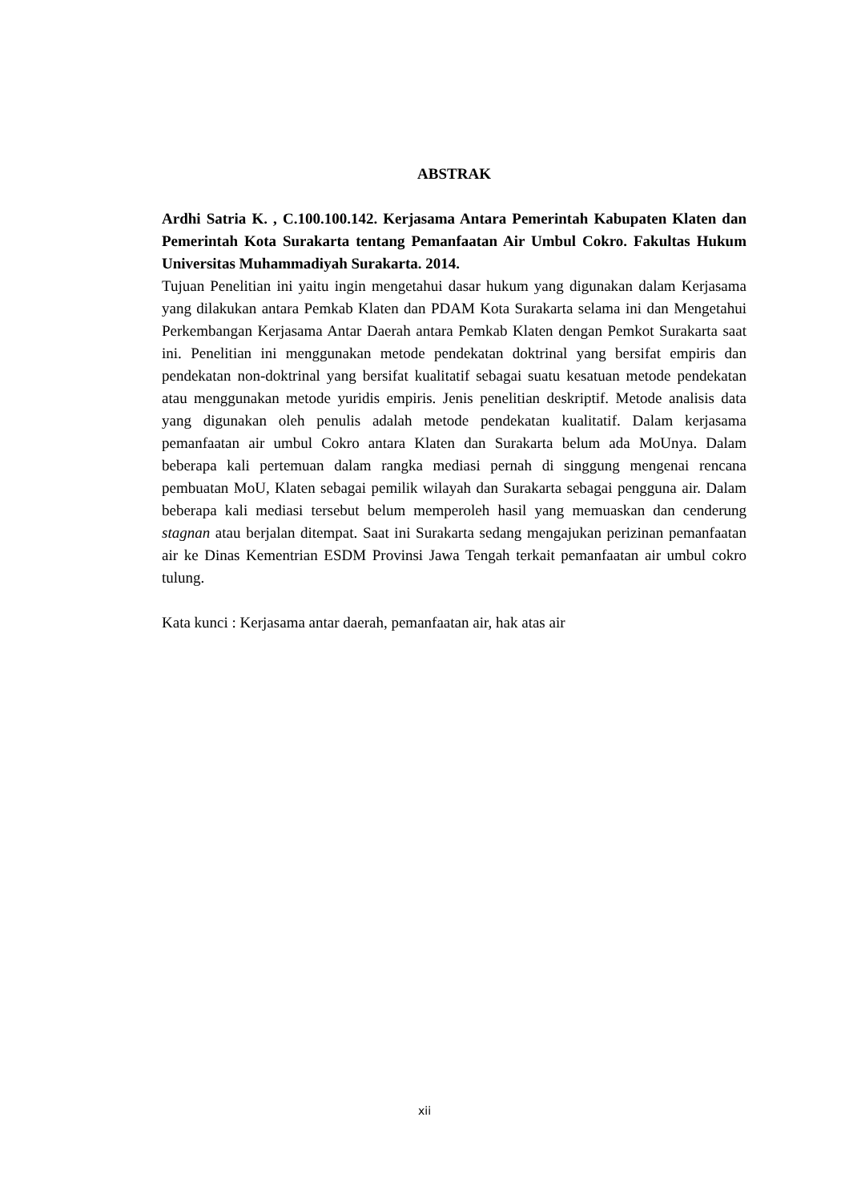ABSTRAK
Ardhi Satria K. , C.100.100.142. Kerjasama Antara Pemerintah Kabupaten Klaten dan Pemerintah Kota Surakarta tentang Pemanfaatan Air Umbul Cokro. Fakultas Hukum Universitas Muhammadiyah Surakarta. 2014.
Tujuan Penelitian ini yaitu ingin mengetahui dasar hukum yang digunakan dalam Kerjasama yang dilakukan antara Pemkab Klaten dan PDAM Kota Surakarta selama ini dan Mengetahui Perkembangan Kerjasama Antar Daerah antara Pemkab Klaten dengan Pemkot Surakarta saat ini. Penelitian ini menggunakan metode pendekatan doktrinal yang bersifat empiris dan pendekatan non-doktrinal yang bersifat kualitatif sebagai suatu kesatuan metode pendekatan atau menggunakan metode yuridis empiris. Jenis penelitian deskriptif. Metode analisis data yang digunakan oleh penulis adalah metode pendekatan kualitatif. Dalam kerjasama pemanfaatan air umbul Cokro antara Klaten dan Surakarta belum ada MoUnya. Dalam beberapa kali pertemuan dalam rangka mediasi pernah di singgung mengenai rencana pembuatan MoU, Klaten sebagai pemilik wilayah dan Surakarta sebagai pengguna air. Dalam beberapa kali mediasi tersebut belum memperoleh hasil yang memuaskan dan cenderung stagnan atau berjalan ditempat. Saat ini Surakarta sedang mengajukan perizinan pemanfaatan air ke Dinas Kementrian ESDM Provinsi Jawa Tengah terkait pemanfaatan air umbul cokro tulung.
Kata kunci : Kerjasama antar daerah, pemanfaatan air, hak atas air
xii